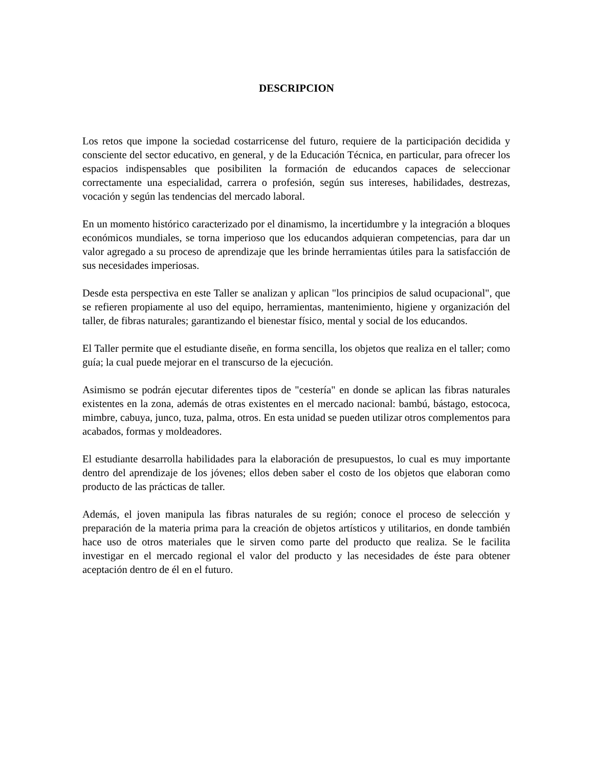DESCRIPCION
Los retos que impone la sociedad costarricense del futuro, requiere de la participación decidida y consciente del sector educativo, en general, y de la Educación Técnica, en particular, para ofrecer los espacios indispensables que posibiliten la formación de educandos capaces de seleccionar correctamente una especialidad, carrera o profesión, según sus intereses, habilidades, destrezas, vocación y según las tendencias del mercado laboral.
En un momento histórico caracterizado por el dinamismo, la incertidumbre y la integración a bloques económicos mundiales, se torna imperioso que los educandos adquieran competencias, para dar un valor agregado a su proceso de aprendizaje que les brinde herramientas útiles para la satisfacción de sus necesidades imperiosas.
Desde esta perspectiva en este Taller se analizan y aplican "los principios de salud ocupacional", que se refieren propiamente al uso del equipo, herramientas, mantenimiento, higiene y organización del taller, de fibras naturales; garantizando el bienestar físico, mental y social de los educandos.
El Taller permite que el estudiante diseñe, en forma sencilla, los objetos que realiza en el taller; como guía; la cual puede mejorar en el transcurso de la ejecución.
Asimismo se podrán ejecutar diferentes tipos de "cestería" en donde se aplican las fibras naturales existentes en la zona, además de otras existentes en el mercado nacional: bambú, bástago, estococa, mimbre, cabuya, junco, tuza, palma, otros. En esta unidad se pueden utilizar otros complementos para acabados, formas y moldeadores.
El estudiante desarrolla habilidades para la elaboración de presupuestos, lo cual es muy importante dentro del aprendizaje de los jóvenes; ellos deben saber el costo de los objetos que elaboran como producto de las prácticas de taller.
Además, el joven manipula las fibras naturales de su región; conoce el proceso de selección y preparación de la materia prima para la creación de objetos artísticos y utilitarios, en donde también hace uso de otros materiales que le sirven como parte del producto que realiza. Se le facilita investigar en el mercado regional el valor del producto y las necesidades de éste para obtener aceptación dentro de él en el futuro.